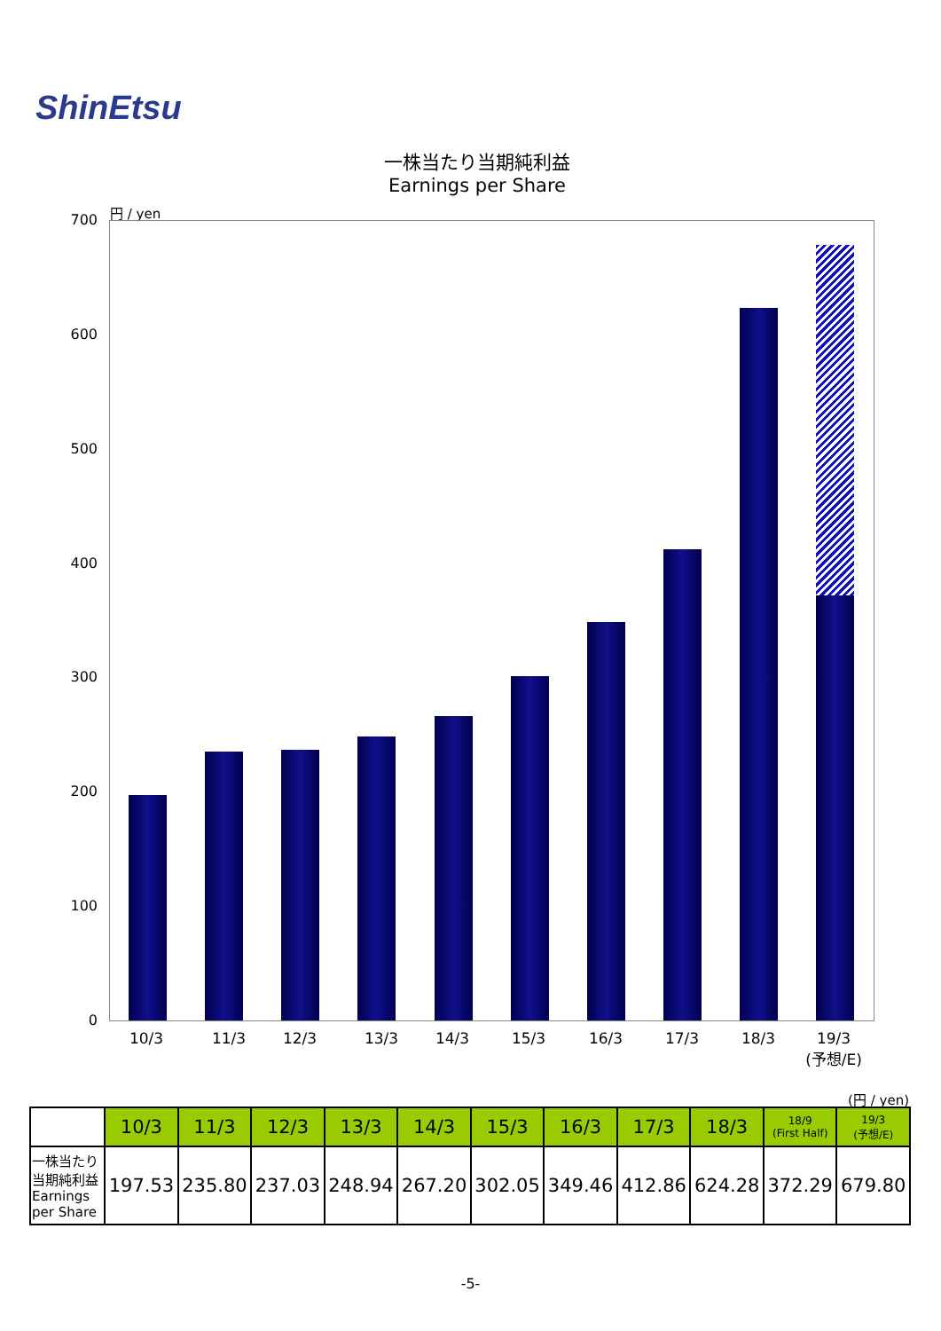ShinEtsu
一株当たり当期純利益
Earnings per Share
円 / yen
700
600
500
400
300
200
100
0
10/3 11/3 12/3 13/3 14/3 15/3 16/3 17/3 18/3
19/3
(予想/E)
(円 / yen)
| | 10/3 | 11/3 | 12/3 | 13/3 | 14/3 | 15/3 | 16/3 | 17/3 | 18/3 | 18/9 (First Half) | 19/3 (予想/E) |
| --- | --- | --- | --- | --- | --- | --- | --- | --- | --- | --- | --- |
| 一株当たり 当期純利益 Earnings per Share | 197.53 | 235.80 | 237.03 | 248.94 | 267.20 | 302.05 | 349.46 | 412.86 | 624.28 | 372.29 | 679.80 |
-5-